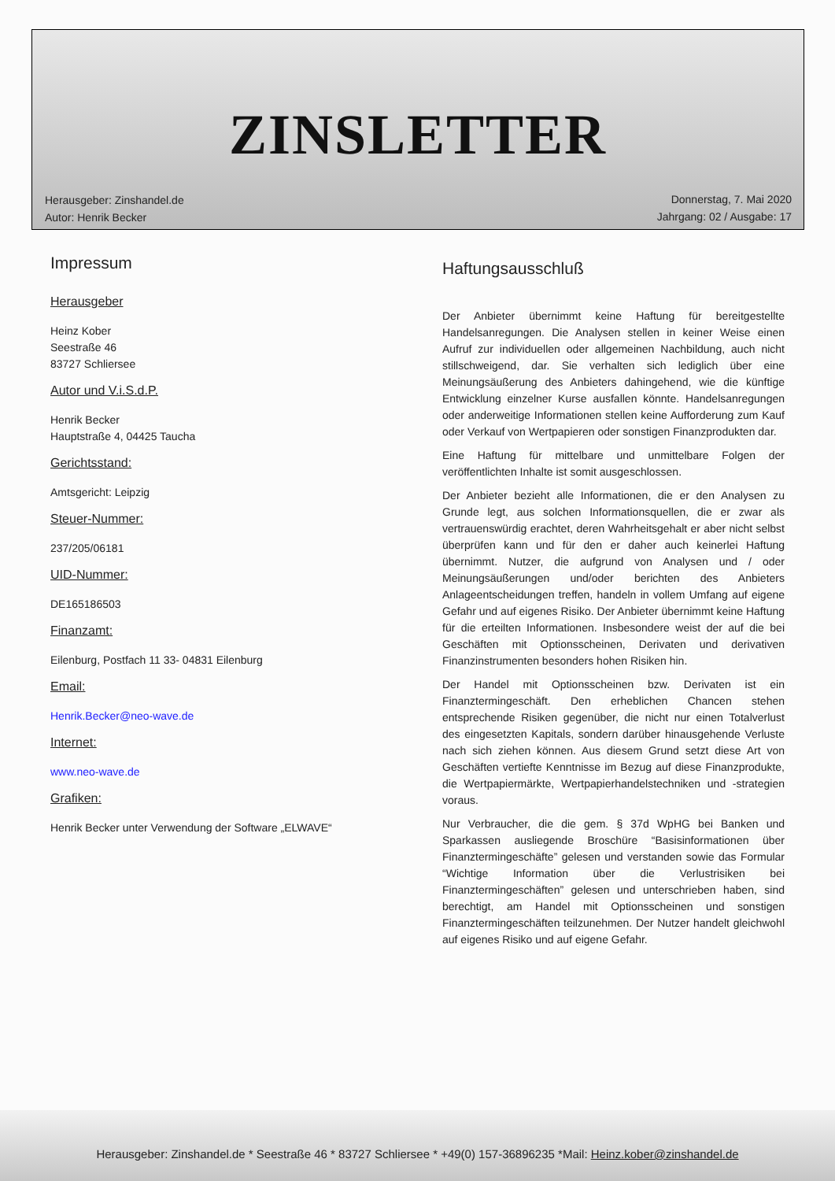ZINSLETTER
Herausgeber: Zinshandel.de
Autor: Henrik Becker
Donnerstag, 7. Mai 2020
Jahrgang: 02 / Ausgabe: 17
Impressum
Herausgeber
Heinz Kober
Seestraße 46
83727 Schliersee
Autor und V.i.S.d.P.
Henrik Becker
Hauptstraße 4, 04425 Taucha
Gerichtsstand:
Amtsgericht: Leipzig
Steuer-Nummer:
237/205/06181
UID-Nummer:
DE165186503
Finanzamt:
Eilenburg, Postfach 11 33- 04831 Eilenburg
Email:
Henrik.Becker@neo-wave.de
Internet:
www.neo-wave.de
Grafiken:
Henrik Becker unter Verwendung der Software „ELWAVE“
Haftungsausschluß
Der Anbieter übernimmt keine Haftung für bereitgestellte Handelsanregungen. Die Analysen stellen in keiner Weise einen Aufruf zur individuellen oder allgemeinen Nachbildung, auch nicht stillschweigend, dar. Sie verhalten sich lediglich über eine Meinungsäußerung des Anbieters dahingehend, wie die künftige Entwicklung einzelner Kurse ausfallen könnte. Handelsanregungen oder anderweitige Informationen stellen keine Aufforderung zum Kauf oder Verkauf von Wertpapieren oder sonstigen Finanzprodukten dar.
Eine Haftung für mittelbare und unmittelbare Folgen der veröffentlichten Inhalte ist somit ausgeschlossen.
Der Anbieter bezieht alle Informationen, die er den Analysen zu Grunde legt, aus solchen Informationsquellen, die er zwar als vertrauenswürdig erachtet, deren Wahrheitsgehalt er aber nicht selbst überprüfen kann und für den er daher auch keinerlei Haftung übernimmt. Nutzer, die aufgrund von Analysen und / oder Meinungsäußerungen und/oder berichten des Anbieters Anlageentscheidungen treffen, handeln in vollem Umfang auf eigene Gefahr und auf eigenes Risiko. Der Anbieter übernimmt keine Haftung für die erteilten Informationen. Insbesondere weist der auf die bei Geschäften mit Optionsscheinen, Derivaten und derivativen Finanzinstrumenten besonders hohen Risiken hin.
Der Handel mit Optionsscheinen bzw. Derivaten ist ein Finanztermingeschäft. Den erheblichen Chancen stehen entsprechende Risiken gegenüber, die nicht nur einen Totalverlust des eingesetzten Kapitals, sondern darüber hinausgehende Verluste nach sich ziehen können. Aus diesem Grund setzt diese Art von Geschäften vertiefte Kenntnisse im Bezug auf diese Finanzprodukte, die Wertpapiermärkte, Wertpapierhandelstechniken und -strategien voraus.
Nur Verbraucher, die die gem. § 37d WpHG bei Banken und Sparkassen ausliegende Broschüre “Basisinformationen über Finanztermingeschäfte” gelesen und verstanden sowie das Formular “Wichtige Information über die Verlustrisiken bei Finanztermingeschäften” gelesen und unterschrieben haben, sind berechtigt, am Handel mit Optionsscheinen und sonstigen Finanztermingeschäften teilzunehmen. Der Nutzer handelt gleichwohl auf eigenes Risiko und auf eigene Gefahr.
Herausgeber: Zinshandel.de * Seestraße 46 * 83727 Schliersee * +49(0) 157-36896235 *Mail: Heinz.kober@zinshandel.de